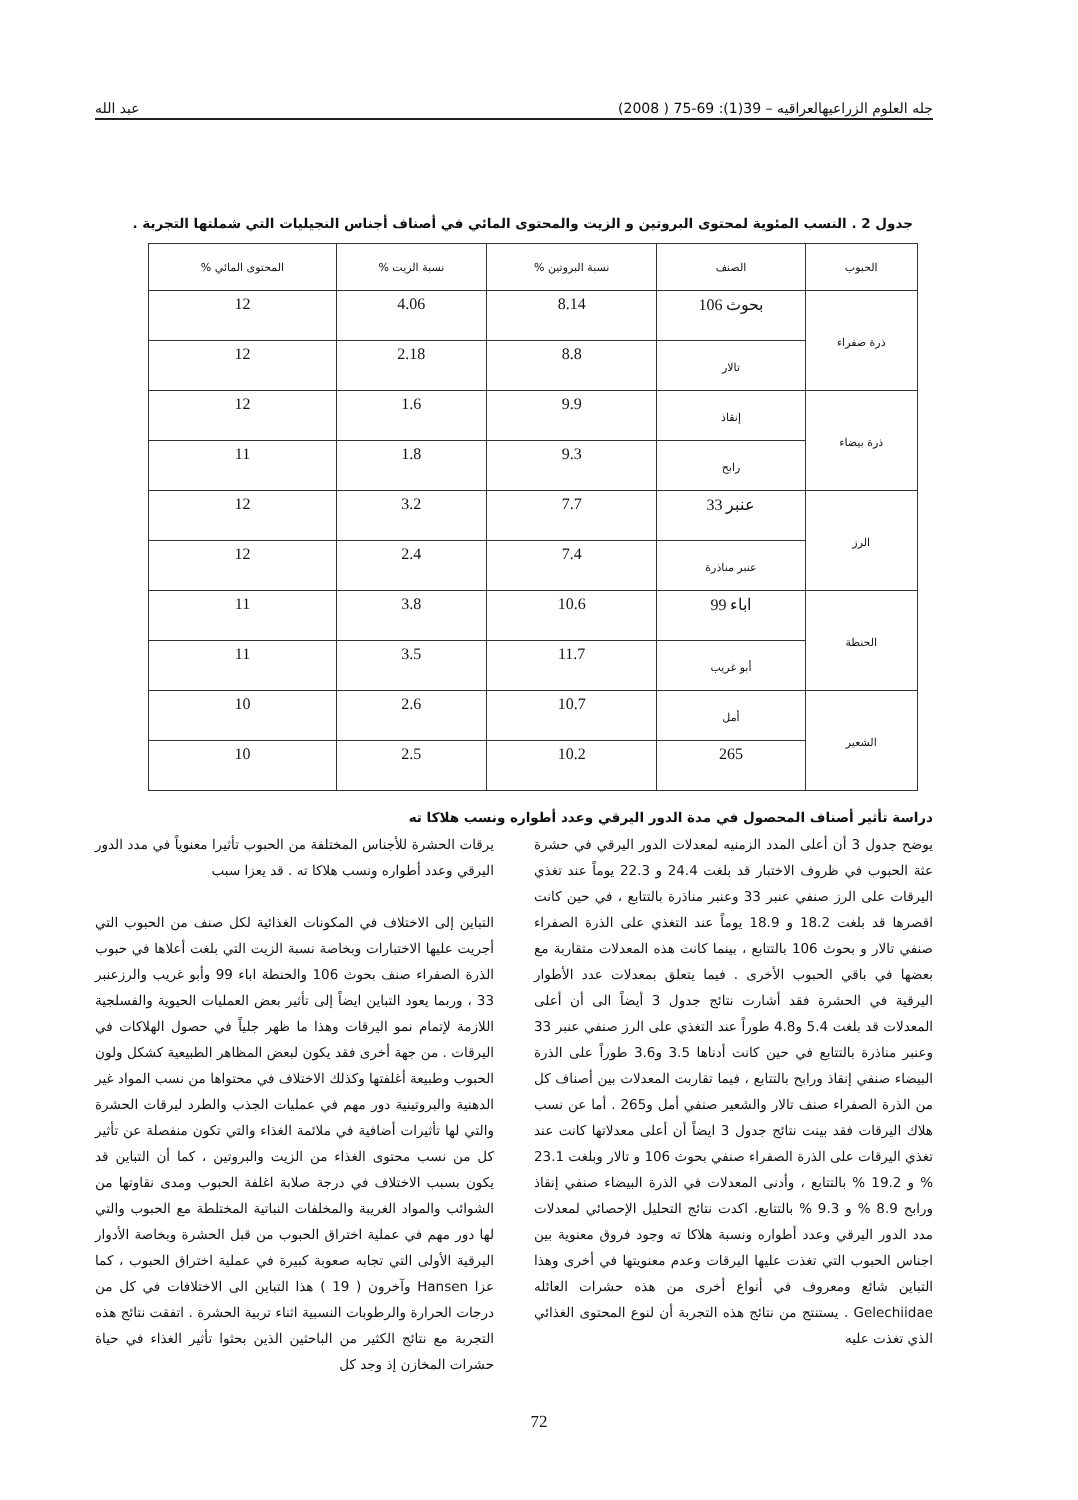جله العلوم الزراعيهالعراقيه – 39(1): 69-75 ( 2008) عبد الله
جدول 2 . النسب المئوية لمحتوى البروتين و الزيت والمحتوى المائي في أصناف أجناس النجيليات التي شملتها التجربة .
| الحبوب | الصنف | نسبة البروتين % | نسبة الزيت % | المحتوى المائي % |
| --- | --- | --- | --- | --- |
| ذرة صفراء | بحوث 106 | 8.14 | 4.06 | 12 |
| | تالار | 8.8 | 2.18 | 12 |
| ذرة بيضاء | إنقاذ | 9.9 | 1.6 | 12 |
| | رابح | 9.3 | 1.8 | 11 |
| الرز | عنبر 33 | 7.7 | 3.2 | 12 |
| | عنبر مناذرة | 7.4 | 2.4 | 12 |
| الحنطة | اباء 99 | 10.6 | 3.8 | 11 |
| | أبو غريب | 11.7 | 3.5 | 11 |
| الشعير | أمل | 10.7 | 2.6 | 10 |
| | 265 | 10.2 | 2.5 | 10 |
دراسة تأثير أصناف المحصول في مدة الدور اليرقي وعدد أطواره ونسب هلاكا ته
يوضح جدول 3 أن أعلى المدد الزمنيه لمعدلات الدور اليرقي في حشرة عثة الحبوب في ظروف الاختبار قد بلغت 24.4 و 22.3 يوماً عند تغذي اليرقات على الرز صنفي عنبر 33 وعنبر مناذرة بالتتابع ، في حين كانت اقصرها قد بلغت 18.2 و 18.9 يوماً عند التغذي على الذرة الصفراء صنفي تالار و بحوث 106 بالتتابع ، بينما كانت هذه المعدلات متقاربة مع بعضها في باقي الحبوب الأخرى . فيما يتعلق بمعدلات عدد الأطوار اليرقية في الحشرة فقد أشارت نتائج جدول 3 أيضاً الى أن أعلى المعدلات قد بلغت 5.4 و4.8 طوراً عند التغذي على الرز صنفي عنبر 33 وعنبر مناذرة بالتتابع في حين كانت أدناها 3.5 و3.6 طوراً على الذرة البيضاء صنفي إنقاذ ورابح بالتتابع ، فيما تقاربت المعدلات بين أصناف كل من الذرة الصفراء صنف تالار والشعير صنفي أمل و265 . أما عن نسب هلاك اليرقات فقد بينت نتائج جدول 3 ايضاً أن أعلى معدلاتها كانت عند تغذي اليرقات على الذرة الصفراء صنفي بحوث 106 و تالار وبلغت 23.1 % و 19.2 % بالتتابع ، وأدنى المعدلات في الذرة البيضاء صنفي إنقاذ ورابح 8.9 % و 9.3 % بالتتابع. اكدت نتائج التحليل الإحصائي لمعدلات مدد الدور اليرقي وعدد أطواره ونسبة هلاكا ته وجود فروق معنوية بين اجناس الحبوب التي تغذت عليها اليرقات وعدم معنويتها في أخرى وهذا التباين شائع ومعروف في أنواع أخرى من هذه حشرات العائله Gelechiidae . يستنتج من نتائج هذه التجربة أن لنوع المحتوى الغذائي الذي تغذت عليه
يرقات الحشرة للأجناس المختلفة من الحبوب تأثيرا معنوياً في مدد الدور اليرقي وعدد أطواره ونسب هلاكا ته . قد يعزا سبب
التباين إلى الاختلاف في المكونات الغذائية لكل صنف من الحبوب التي أجريت عليها الاختبارات وبخاصة نسبة الزيت التي بلغت أعلاها في حبوب الذرة الصفراء صنف بحوث 106 والحنطة اباء 99 وأبو غريب والرزعنبر 33 ، وربما يعود التباين ايضاً إلى تأثير بعض العمليات الحيوية والفسلجية اللازمة لإتمام نمو اليرقات وهذا ما ظهر جلياً في حصول الهلاكات في اليرقات . من جهة أخرى فقد يكون لبعض المظاهر الطبيعية كشكل ولون الحبوب وطبيعة أغلفتها وكذلك الاختلاف في محتواها من نسب المواد غير الدهنية والبروتينية دور مهم في عمليات الجذب والطرد ليرقات الحشرة والتي لها تأثيرات أضافية في ملائمة الغذاء والتي تكون منفصلة عن تأثير كل من نسب محتوى الغذاء من الزيت والبروتين ، كما أن التباين قد يكون بسبب الاختلاف في درجة صلابة اغلفة الحبوب ومدى نقاوتها من الشوائب والمواد الغريبة والمخلفات النباتية المختلطة مع الحبوب والتي لها دور مهم في عملية اختراق الحبوب من قبل الحشرة وبخاصة الأدوار اليرقية الأولى التي تجابه صعوبة كبيرة في عملية اختراق الحبوب ، كما عزا Hansen وآخرون ( 19 ) هذا التباين الى الاختلافات في كل من درجات الحرارة والرطوبات النسبية اثناء تربية الحشرة . اتفقت نتائج هذه التجربة مع نتائج الكثير من الباحثين الذين بحثوا تأثير الغذاء في حياة حشرات المخازن إذ وجد كل
72